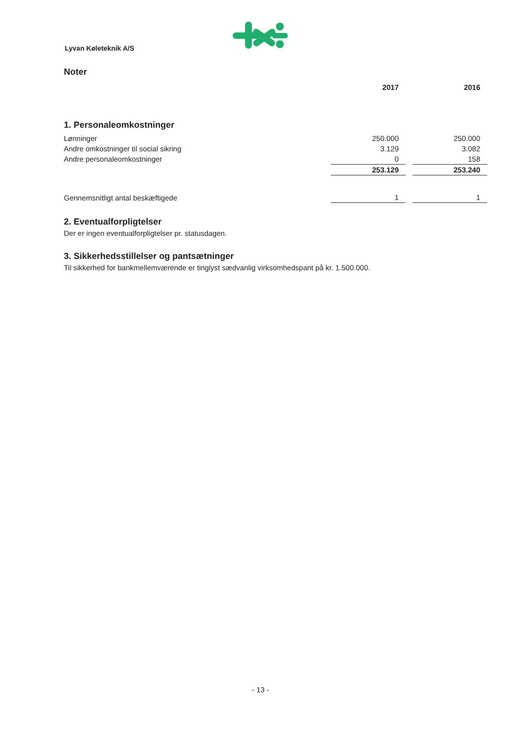Lyvan Køleteknik A/S
Noter
| | 2017 | | 2016 |
| 1. Personaleomkostninger | | | |
| Lønninger | 250.000 | | 250.000 |
| Andre omkostninger til social sikring | 3.129 | | 3.082 |
| Andre personaleomkostninger | 0 | | 158 |
| | 253.129 | | 253.240 |
| Gennemsnitligt antal beskæftigede | 1 | | 1 |
2. Eventualforpligtelser
Der er ingen eventualforpligtelser pr. statusdagen.
3. Sikkerhedsstillelser og pantsætninger
Til sikkerhed for bankmellemværende er tinglyst sædvanlig virksomhedspant på kr. 1.500.000.
- 13 -